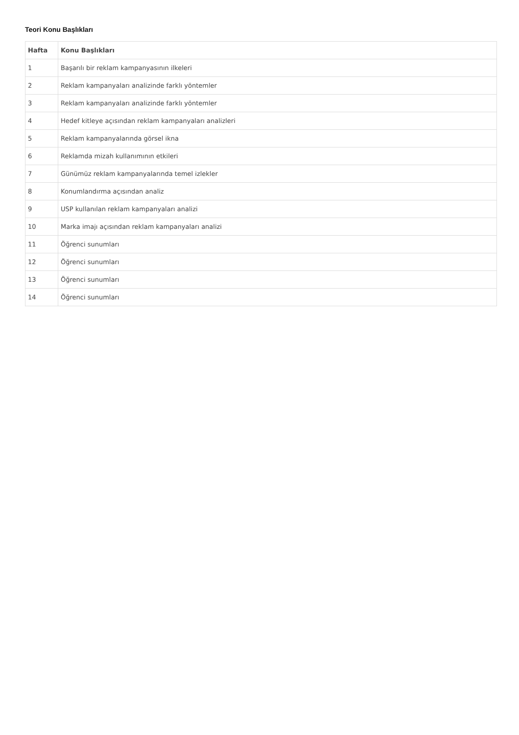Teori Konu Başlıkları
| Hafta | Konu Başlıkları |
| --- | --- |
| 1 | Başarılı bir reklam kampanyasının ilkeleri |
| 2 | Reklam kampanyaları analizinde farklı yöntemler |
| 3 | Reklam kampanyaları analizinde farklı yöntemler |
| 4 | Hedef kitleye açısından reklam kampanyaları analizleri |
| 5 | Reklam kampanyalarında görsel ikna |
| 6 | Reklamda mizah kullanımının etkileri |
| 7 | Günümüz reklam kampanyalarında temel izlekler |
| 8 | Konumlandırma açısından analiz |
| 9 | USP kullanılan reklam kampanyaları analizi |
| 10 | Marka imajı açısından reklam kampanyaları analizi |
| 11 | Öğrenci sunumları |
| 12 | Öğrenci sunumları |
| 13 | Öğrenci sunumları |
| 14 | Öğrenci sunumları |